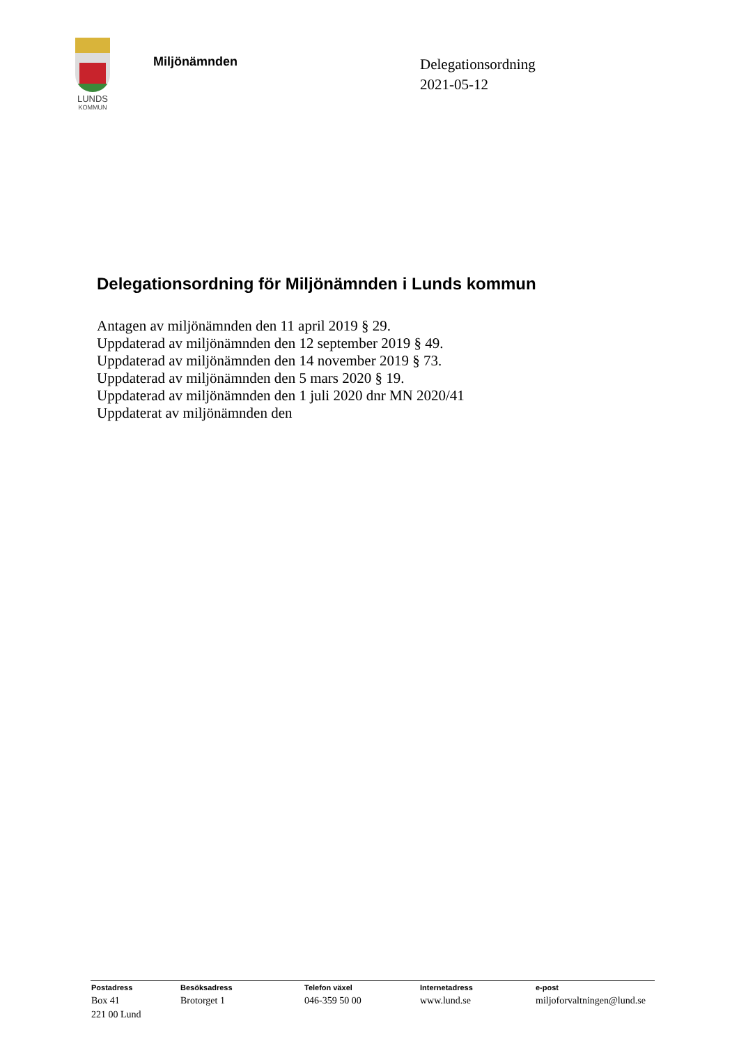LUNDS
KOMMUN
Miljönämnden
Delegationsordning
2021-05-12
Delegationsordning för Miljönämnden i Lunds kommun
Antagen av miljönämnden den 11 april 2019 § 29.
Uppdaterad av miljönämnden den 12 september 2019 § 49.
Uppdaterad av miljönämnden den 14 november 2019 § 73.
Uppdaterad av miljönämnden den 5 mars 2020 § 19.
Uppdaterad av miljönämnden den 1 juli 2020 dnr MN 2020/41
Uppdaterat av miljönämnden den
| Postadress | Besöksadress | Telefon växel | Internetadress | e-post |
| --- | --- | --- | --- | --- |
| Box 41 221 00 Lund | Brotorget 1 | 046-359 50 00 | www.lund.se | miljoforvaltningen@lund.se |